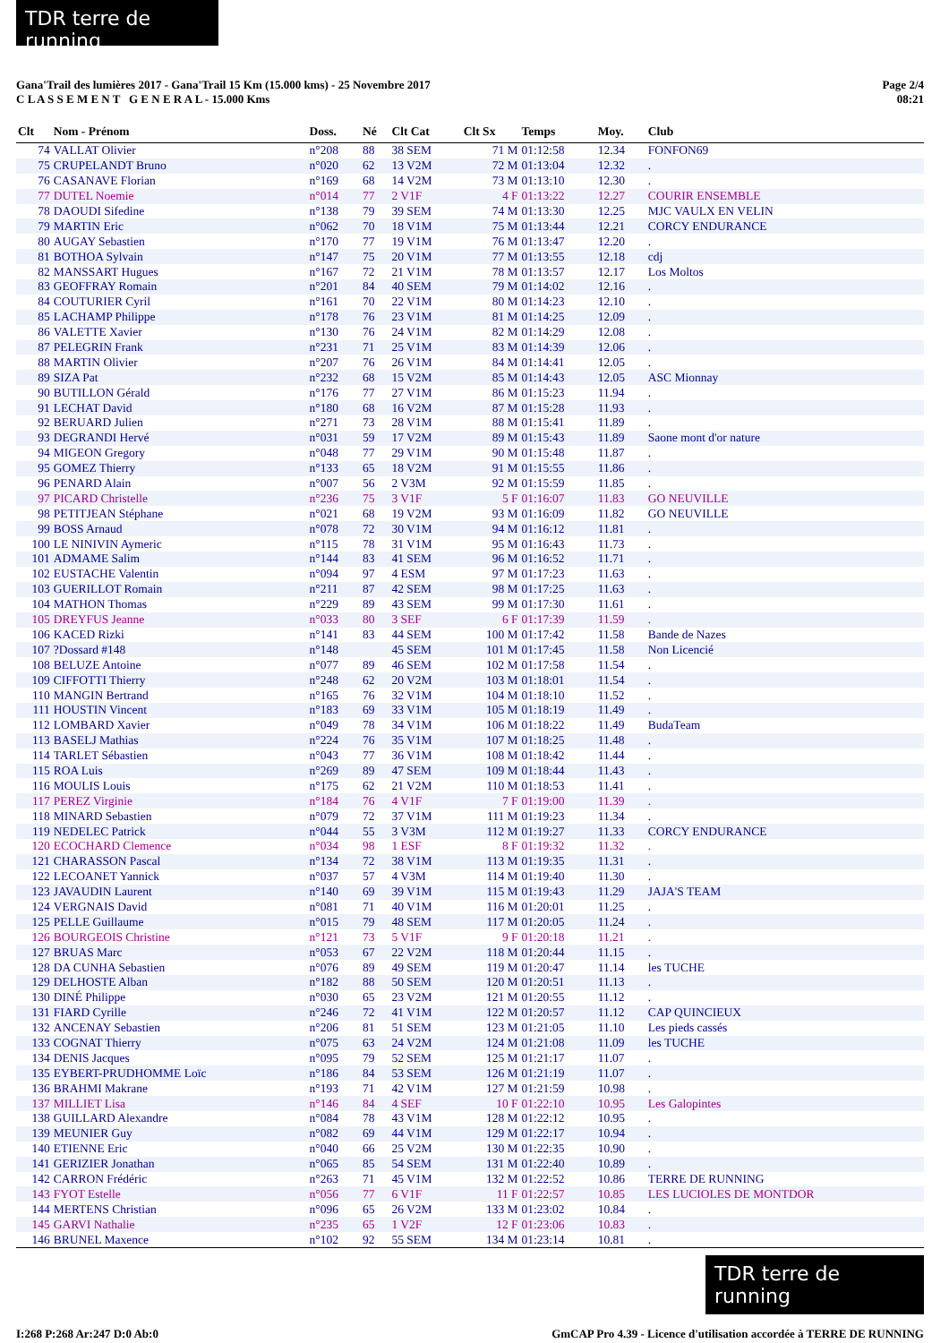TDR terre de running
Gana'Trail des lumières 2017 - Gana'Trail 15 Km (15.000 kms) - 25 Novembre 2017
C L A S S E M E N T G E N E R A L - 15.000 Kms
Page 2/4
08:21
| Clt | Nom - Prénom | Doss. | Né | Clt Cat | Clt Sx | Temps | Moy. | Club |
| --- | --- | --- | --- | --- | --- | --- | --- | --- |
| 74 | VALLAT Olivier | n°208 | 88 | 38 SEM | 71 M | 01:12:58 | 12.34 | FONFON69 |
| 75 | CRUPELANDT Bruno | n°020 | 62 | 13 V2M | 72 M | 01:13:04 | 12.32 | . |
| 76 | CASANAVE Florian | n°169 | 68 | 14 V2M | 73 M | 01:13:10 | 12.30 | . |
| 77 | DUTEL Noemie | n°014 | 77 | 2 V1F | 4 F | 01:13:22 | 12.27 | COURIR ENSEMBLE |
| 78 | DAOUDI Sifedine | n°138 | 79 | 39 SEM | 74 M | 01:13:30 | 12.25 | MJC VAULX EN VELIN |
| 79 | MARTIN Eric | n°062 | 70 | 18 V1M | 75 M | 01:13:44 | 12.21 | CORCY ENDURANCE |
| 80 | AUGAY Sebastien | n°170 | 77 | 19 V1M | 76 M | 01:13:47 | 12.20 | . |
| 81 | BOTHOA Sylvain | n°147 | 75 | 20 V1M | 77 M | 01:13:55 | 12.18 | cdj |
| 82 | MANSSART Hugues | n°167 | 72 | 21 V1M | 78 M | 01:13:57 | 12.17 | Los Moltos |
| 83 | GEOFFRAY Romain | n°201 | 84 | 40 SEM | 79 M | 01:14:02 | 12.16 | . |
| 84 | COUTURIER Cyril | n°161 | 70 | 22 V1M | 80 M | 01:14:23 | 12.10 | . |
| 85 | LACHAMP Philippe | n°178 | 76 | 23 V1M | 81 M | 01:14:25 | 12.09 | . |
| 86 | VALETTE Xavier | n°130 | 76 | 24 V1M | 82 M | 01:14:29 | 12.08 | . |
| 87 | PELEGRIN Frank | n°231 | 71 | 25 V1M | 83 M | 01:14:39 | 12.06 | . |
| 88 | MARTIN Olivier | n°207 | 76 | 26 V1M | 84 M | 01:14:41 | 12.05 | . |
| 89 | SIZA Pat | n°232 | 68 | 15 V2M | 85 M | 01:14:43 | 12.05 | ASC Mionnay |
| 90 | BUTILLON Gérald | n°176 | 77 | 27 V1M | 86 M | 01:15:23 | 11.94 | . |
| 91 | LECHAT David | n°180 | 68 | 16 V2M | 87 M | 01:15:28 | 11.93 | . |
| 92 | BERUARD Julien | n°271 | 73 | 28 V1M | 88 M | 01:15:41 | 11.89 | . |
| 93 | DEGRANDI Hervé | n°031 | 59 | 17 V2M | 89 M | 01:15:43 | 11.89 | Saone mont d'or nature |
| 94 | MIGEON Gregory | n°048 | 77 | 29 V1M | 90 M | 01:15:48 | 11.87 | . |
| 95 | GOMEZ Thierry | n°133 | 65 | 18 V2M | 91 M | 01:15:55 | 11.86 | . |
| 96 | PENARD Alain | n°007 | 56 | 2 V3M | 92 M | 01:15:59 | 11.85 | . |
| 97 | PICARD Christelle | n°236 | 75 | 3 V1F | 5 F | 01:16:07 | 11.83 | GO NEUVILLE |
| 98 | PETITJEAN Stéphane | n°021 | 68 | 19 V2M | 93 M | 01:16:09 | 11.82 | GO NEUVILLE |
| 99 | BOSS Arnaud | n°078 | 72 | 30 V1M | 94 M | 01:16:12 | 11.81 | . |
| 100 | LE NINIVIN Aymeric | n°115 | 78 | 31 V1M | 95 M | 01:16:43 | 11.73 | . |
| 101 | ADMAME Salim | n°144 | 83 | 41 SEM | 96 M | 01:16:52 | 11.71 | . |
| 102 | EUSTACHE Valentin | n°094 | 97 | 4 ESM | 97 M | 01:17:23 | 11.63 | . |
| 103 | GUERILLOT Romain | n°211 | 87 | 42 SEM | 98 M | 01:17:25 | 11.63 | . |
| 104 | MATHON Thomas | n°229 | 89 | 43 SEM | 99 M | 01:17:30 | 11.61 | . |
| 105 | DREYFUS Jeanne | n°033 | 80 | 3 SEF | 6 F | 01:17:39 | 11.59 | . |
| 106 | KACED Rizki | n°141 | 83 | 44 SEM | 100 M | 01:17:42 | 11.58 | Bande de Nazes |
| 107 | ?Dossard #148 | n°148 | | 45 SEM | 101 M | 01:17:45 | 11.58 | Non Licencié |
| 108 | BELUZE Antoine | n°077 | 89 | 46 SEM | 102 M | 01:17:58 | 11.54 | . |
| 109 | CIFFOTTI Thierry | n°248 | 62 | 20 V2M | 103 M | 01:18:01 | 11.54 | . |
| 110 | MANGIN Bertrand | n°165 | 76 | 32 V1M | 104 M | 01:18:10 | 11.52 | . |
| 111 | HOUSTIN Vincent | n°183 | 69 | 33 V1M | 105 M | 01:18:19 | 11.49 | . |
| 112 | LOMBARD Xavier | n°049 | 78 | 34 V1M | 106 M | 01:18:22 | 11.49 | BudaTeam |
| 113 | BASELJ Mathias | n°224 | 76 | 35 V1M | 107 M | 01:18:25 | 11.48 | . |
| 114 | TARLET Sébastien | n°043 | 77 | 36 V1M | 108 M | 01:18:42 | 11.44 | . |
| 115 | ROA Luis | n°269 | 89 | 47 SEM | 109 M | 01:18:44 | 11.43 | . |
| 116 | MOULIS Louis | n°175 | 62 | 21 V2M | 110 M | 01:18:53 | 11.41 | . |
| 117 | PEREZ Virginie | n°184 | 76 | 4 V1F | 7 F | 01:19:00 | 11.39 | . |
| 118 | MINARD Sebastien | n°079 | 72 | 37 V1M | 111 M | 01:19:23 | 11.34 | . |
| 119 | NEDELEC Patrick | n°044 | 55 | 3 V3M | 112 M | 01:19:27 | 11.33 | CORCY ENDURANCE |
| 120 | ECOCHARD Clemence | n°034 | 98 | 1 ESF | 8 F | 01:19:32 | 11.32 | . |
| 121 | CHARASSON Pascal | n°134 | 72 | 38 V1M | 113 M | 01:19:35 | 11.31 | . |
| 122 | LECOANET Yannick | n°037 | 57 | 4 V3M | 114 M | 01:19:40 | 11.30 | . |
| 123 | JAVAUDIN Laurent | n°140 | 69 | 39 V1M | 115 M | 01:19:43 | 11.29 | JAJA'S TEAM |
| 124 | VERGNAIS David | n°081 | 71 | 40 V1M | 116 M | 01:20:01 | 11.25 | . |
| 125 | PELLE Guillaume | n°015 | 79 | 48 SEM | 117 M | 01:20:05 | 11.24 | . |
| 126 | BOURGEOIS Christine | n°121 | 73 | 5 V1F | 9 F | 01:20:18 | 11.21 | . |
| 127 | BRUAS Marc | n°053 | 67 | 22 V2M | 118 M | 01:20:44 | 11.15 | . |
| 128 | DA CUNHA Sebastien | n°076 | 89 | 49 SEM | 119 M | 01:20:47 | 11.14 | les TUCHE |
| 129 | DELHOSTE Alban | n°182 | 88 | 50 SEM | 120 M | 01:20:51 | 11.13 | . |
| 130 | DINÉ Philippe | n°030 | 65 | 23 V2M | 121 M | 01:20:55 | 11.12 | . |
| 131 | FIARD Cyrille | n°246 | 72 | 41 V1M | 122 M | 01:20:57 | 11.12 | CAP QUINCIEUX |
| 132 | ANCENAY Sebastien | n°206 | 81 | 51 SEM | 123 M | 01:21:05 | 11.10 | Les pieds cassés |
| 133 | COGNAT Thierry | n°075 | 63 | 24 V2M | 124 M | 01:21:08 | 11.09 | les TUCHE |
| 134 | DENIS Jacques | n°095 | 79 | 52 SEM | 125 M | 01:21:17 | 11.07 | . |
| 135 | EYBERT-PRUDHOMME Loïc | n°186 | 84 | 53 SEM | 126 M | 01:21:19 | 11.07 | . |
| 136 | BRAHMI Makrane | n°193 | 71 | 42 V1M | 127 M | 01:21:59 | 10.98 | . |
| 137 | MILLIET Lisa | n°146 | 84 | 4 SEF | 10 F | 01:22:10 | 10.95 | Les Galopintes |
| 138 | GUILLARD Alexandre | n°084 | 78 | 43 V1M | 128 M | 01:22:12 | 10.95 | . |
| 139 | MEUNIER Guy | n°082 | 69 | 44 V1M | 129 M | 01:22:17 | 10.94 | . |
| 140 | ETIENNE Eric | n°040 | 66 | 25 V2M | 130 M | 01:22:35 | 10.90 | . |
| 141 | GERIZIER Jonathan | n°065 | 85 | 54 SEM | 131 M | 01:22:40 | 10.89 | . |
| 142 | CARRON Frédéric | n°263 | 71 | 45 V1M | 132 M | 01:22:52 | 10.86 | TERRE DE RUNNING |
| 143 | FYOT Estelle | n°056 | 77 | 6 V1F | 11 F | 01:22:57 | 10.85 | LES LUCIOLES DE MONTDOR |
| 144 | MERTENS Christian | n°096 | 65 | 26 V2M | 133 M | 01:23:02 | 10.84 | . |
| 145 | GARVI Nathalie | n°235 | 65 | 1 V2F | 12 F | 01:23:06 | 10.83 | . |
| 146 | BRUNEL Maxence | n°102 | 92 | 55 SEM | 134 M | 01:23:14 | 10.81 | . |
TDR terre de running
I:268 P:268 Ar:247 D:0 Ab:0 GmCAP Pro 4.39 - Licence d'utilisation accordée à TERRE DE RUNNING